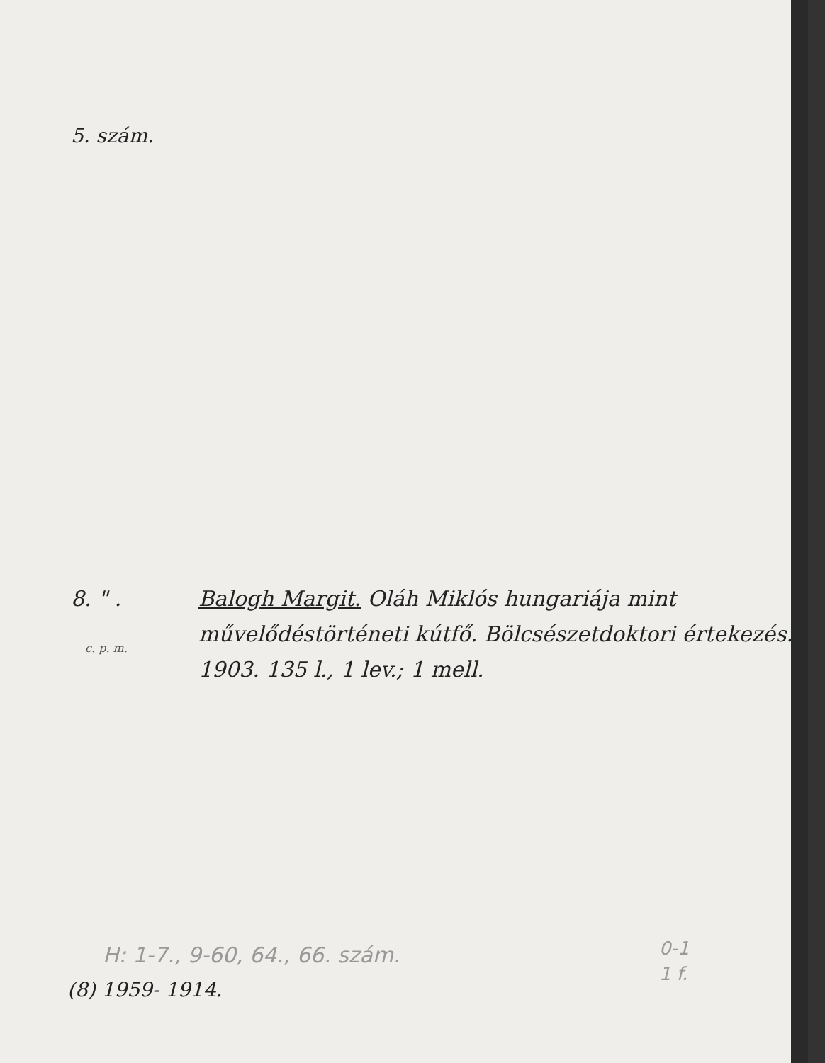5. szám.
8. " . Balogh Margit. Oláh Miklós hungariája mint művelődéstörténeti kútfő. Bölcsészetdoktori értekezés. 1903. 135 l., 1 lev.; 1 mell.
c. p. m.
H: 1-7., 9-60, 64., 66. szám.
0-1
1 f.
(8) 1959- 1914.